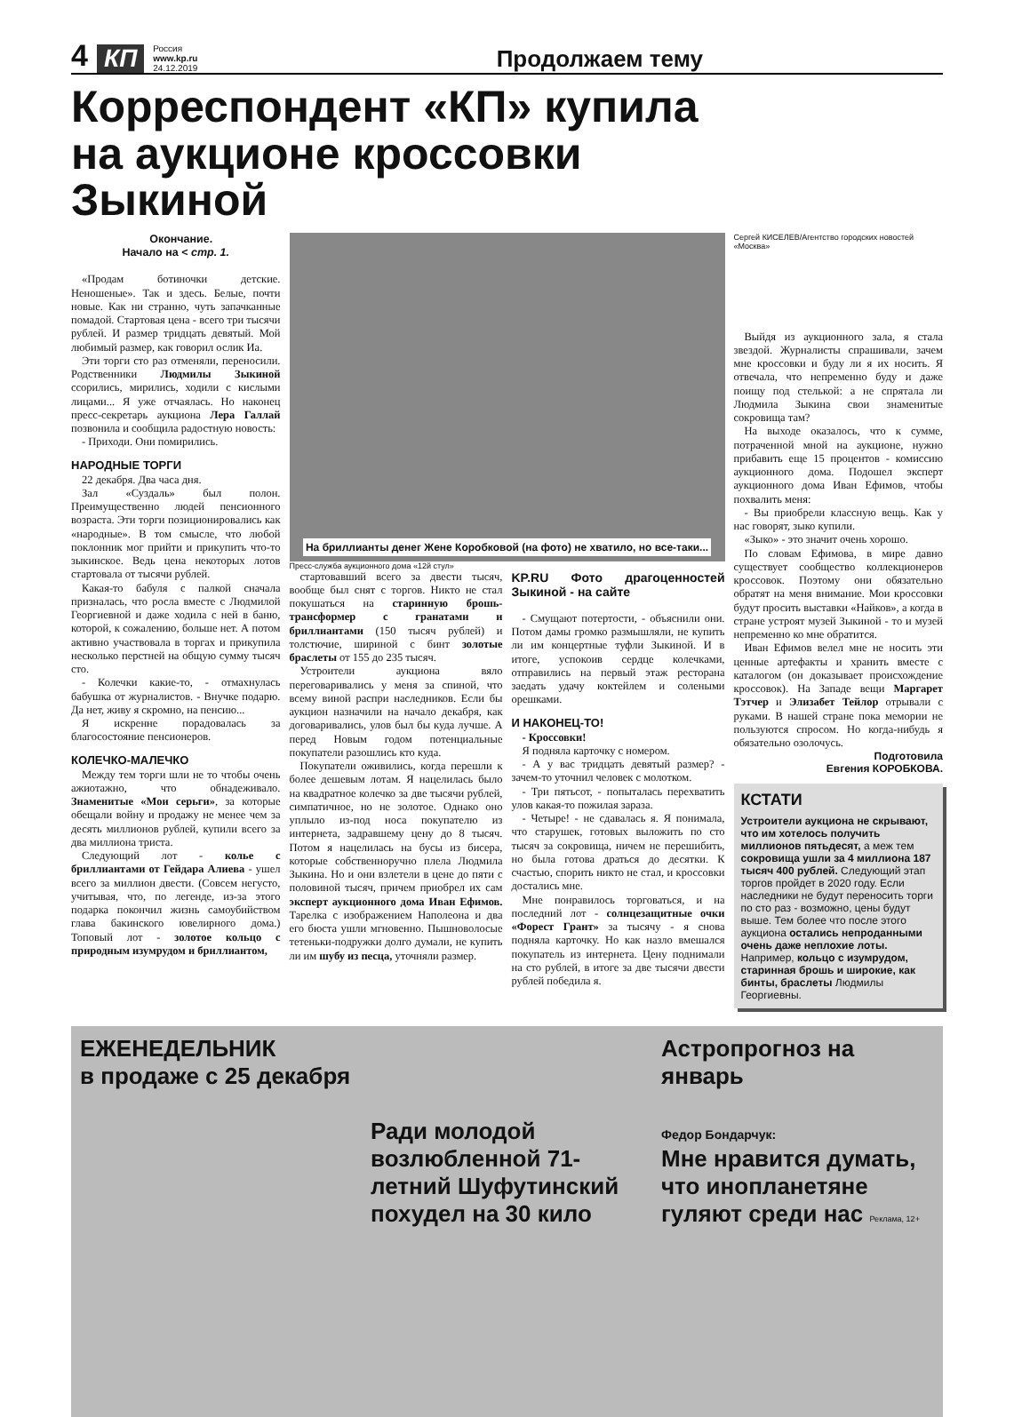4 КП Россия
www.kp.ru
24.12.2019 Продолжаем тему
Корреспондент «КП» купила на аукционе кроссовки Зыкиной
Окончание.
Начало на < стр. 1.
«Продам ботиночки детские. Неношеные». Так и здесь. Белые, почти новые. Как ни странно, чуть запачканные помадой. Стартовая цена - всего три тысячи рублей. И размер тридцать девятый. Мой любимый размер, как говорил ослик Иа.
Эти торги сто раз отменяли, переносили. Родственники Людмилы Зыкиной ссорились, мирились, ходили с кислыми лицами... Я уже отчаялась. Но наконец пресс-секретарь аукциона Лера Галлай позвонила и сообщила радостную новость:
- Приходи. Они помирились.
НАРОДНЫЕ ТОРГИ
22 декабря. Два часа дня.
Зал «Суздаль» был полон. Преимущественно людей пенсионного возраста. Эти торги позиционировались как «народные». В том смысле, что любой поклонник мог прийти и прикупить что-то зыкинское. Ведь цена некоторых лотов стартовала от тысячи рублей.
Какая-то бабуля с палкой сначала призналась, что росла вместе с Людмилой Георгиевной и даже ходила с ней в баню, которой, к сожалению, больше нет. А потом активно участвовала в торгах и прикупила несколько перстней на общую сумму тысяч сто.
- Колечки какие-то, - отмахнулась бабушка от журналистов. - Внучке подарю. Да нет, живу я скромно, на пенсию...
Я искренне порадовалась за благосостояние пенсионеров.
КОЛЕЧКО-МАЛЕЧКО
Между тем торги шли не то чтобы очень ажиотажно, что обнадеживало. Знаменитые «Мои серьги», за которые обещали войну и продажу не менее чем за десять миллионов рублей, купили всего за два миллиона триста.
Следующий лот - колье с бриллиантами от Гейдара Алиева - ушел всего за миллион двести. (Совсем негусто, учитывая, что, по легенде, из-за этого подарка покончил жизнь самоубийством глава бакинского ювелирного дома.) Топовый лот - золотое кольцо с природным изумрудом и бриллиантом,
На бриллианты денег Жене Коробковой (на фото) не хватило, но все-таки...
Пресс-служба аукционного дома «12й стул»
стартовавший всего за двести тысяч, вообще был снят с торгов. Никто не стал покушаться на старинную брошь-трансформер с гранатами и бриллиантами (150 тысяч рублей) и толстючие, шириной с бинт золотые браслеты от 155 до 235 тысяч.
Устроители аукциона вяло переговаривались у меня за спиной, что всему виной распри наследников. Если бы аукцион назначили на начало декабря, как договаривались, улов был бы куда лучше. А перед Новым годом потенциальные покупатели разошлись кто куда.
Покупатели оживились, когда перешли к более дешевым лотам. Я нацелилась было на квадратное колечко за две тысячи рублей, симпатичное, но не золотое. Однако оно уплыло из-под носа покупателю из интернета, задравшему цену до 8 тысяч. Потом я нацелилась на бусы из бисера, которые собственноручно плела Людмила Зыкина. Но и они взлетели в цене до пяти с половиной тысяч, причем приобрел их сам эксперт аукционного дома Иван Ефимов. Тарелка с изображением Наполеона и два его бюста ушли мгновенно. Пышноволосые тетеньки-подружки долго думали, не купить ли им шубу из песца, уточняли размер.
KP.RU Фото драгоценностей Зыкиной - на сайте
- Смущают потертости, - объяснили они. Потом дамы громко размышляли, не купить ли им концертные туфли Зыкиной. И в итоге, успокоив сердце колечками, отправились на первый этаж ресторана заедать удачу коктейлем и солеными орешками.
И НАКОНЕЦ-ТО!
- Кроссовки!
Я подняла карточку с номером.
- А у вас тридцать девятый размер? - зачем-то уточнил человек с молотком.
- Три пятьсот, - попыталась перехватить улов какая-то пожилая зараза.
- Четыре! - не сдавалась я. Я понимала, что старушек, готовых выложить по сто тысяч за сокровища, ничем не перешибить, но была готова драться до десятки. К счастью, спорить никто не стал, и кроссовки достались мне.
Мне понравилось торговаться, и на последний лот - солнцезащитные очки «Форест Грант» за тысячу - я снова подняла карточку. Но как назло вмешался покупатель из интернета. Цену поднимали на сто рублей, в итоге за две тысячи двести рублей победила я.
Сергей КИСЕЛЕВ/Агентство городских новостей «Москва»
Выйдя из аукционного зала, я стала звездой. Журналисты спрашивали, зачем мне кроссовки и буду ли я их носить. Я отвечала, что непременно буду и даже поищу под стелькой: а не спрятала ли Людмила Зыкина свои знаменитые сокровища там?
На выходе оказалось, что к сумме, потраченной мной на аукционе, нужно прибавить еще 15 процентов - комиссию аукционного дома. Подошел эксперт аукционного дома Иван Ефимов, чтобы похвалить меня:
- Вы приобрели классную вещь. Как у нас говорят, зыко купили.
«Зыко» - это значит очень хорошо.
По словам Ефимова, в мире давно существует сообщество коллекционеров кроссовок. Поэтому они обязательно обратят на меня внимание. Мои кроссовки будут просить выставки «Найков», а когда в стране устроят музей Зыкиной - то и музей непременно ко мне обратится.
Иван Ефимов велел мне не носить эти ценные артефакты и хранить вместе с каталогом (он доказывает происхождение кроссовок). На Западе вещи Маргарет Тэтчер и Элизабет Тейлор отрывали с руками. В нашей стране пока мемории не пользуются спросом. Но когда-нибудь я обязательно озолочусь.
Подготовила
Евгения КОРОБКОВА.
КСТАТИ
Устроители аукциона не скрывают, что им хотелось получить миллионов пятьдесят, а меж тем сокровища ушли за 4 миллиона 187 тысяч 400 рублей. Следующий этап торгов пройдет в 2020 году. Если наследники не будут переносить торги по сто раз - возможно, цены будут выше. Тем более что после этого аукциона остались непроданными очень даже неплохие лоты.
Например, кольцо с изумрудом, старинная брошь и широкие, как бинты, браслеты Людмилы Георгиевны.
ЕЖЕНЕДЕЛЬНИК
в продаже с 25 декабря
Ради молодой возлюбленной 71-летний Шуфутинский похудел на 30 кило
Астропрогноз на январь
Федор Бондарчук:
Мне нравится думать, что инопланетяне гуляют среди нас Реклама, 12+